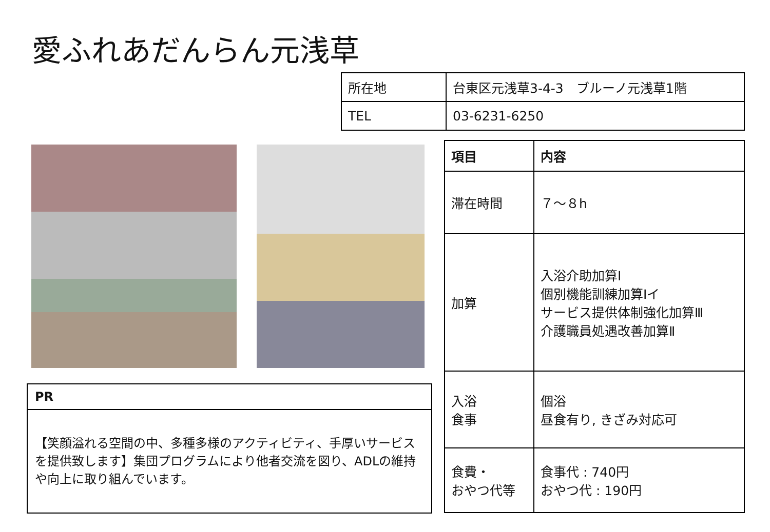愛ふれあだんらん元浅草
| 所在地 | 台東区元浅草3-4-3 ブルーノ元浅草1階 |
| TEL | 03-6231-6250 |
| 項目 | 内容 |
| --- | --- |
| 滞在時間 | ７～８h |
| 加算 | 入浴介助加算Ⅰ 個別機能訓練加算Ⅰイ サービス提供体制強化加算Ⅲ 介護職員処遇改善加算Ⅱ |
| 入浴 食事 | 個浴 昼食有り, きざみ対応可 |
| 食費・ おやつ代等 | 食事代 : 740円 おやつ代 : 190円 |
PR
【笑顔溢れる空間の中、多種多様のアクティビティ、手厚いサービスを提供致します】集団プログラムにより他者交流を図り、ADLの維持や向上に取り組んでいます。